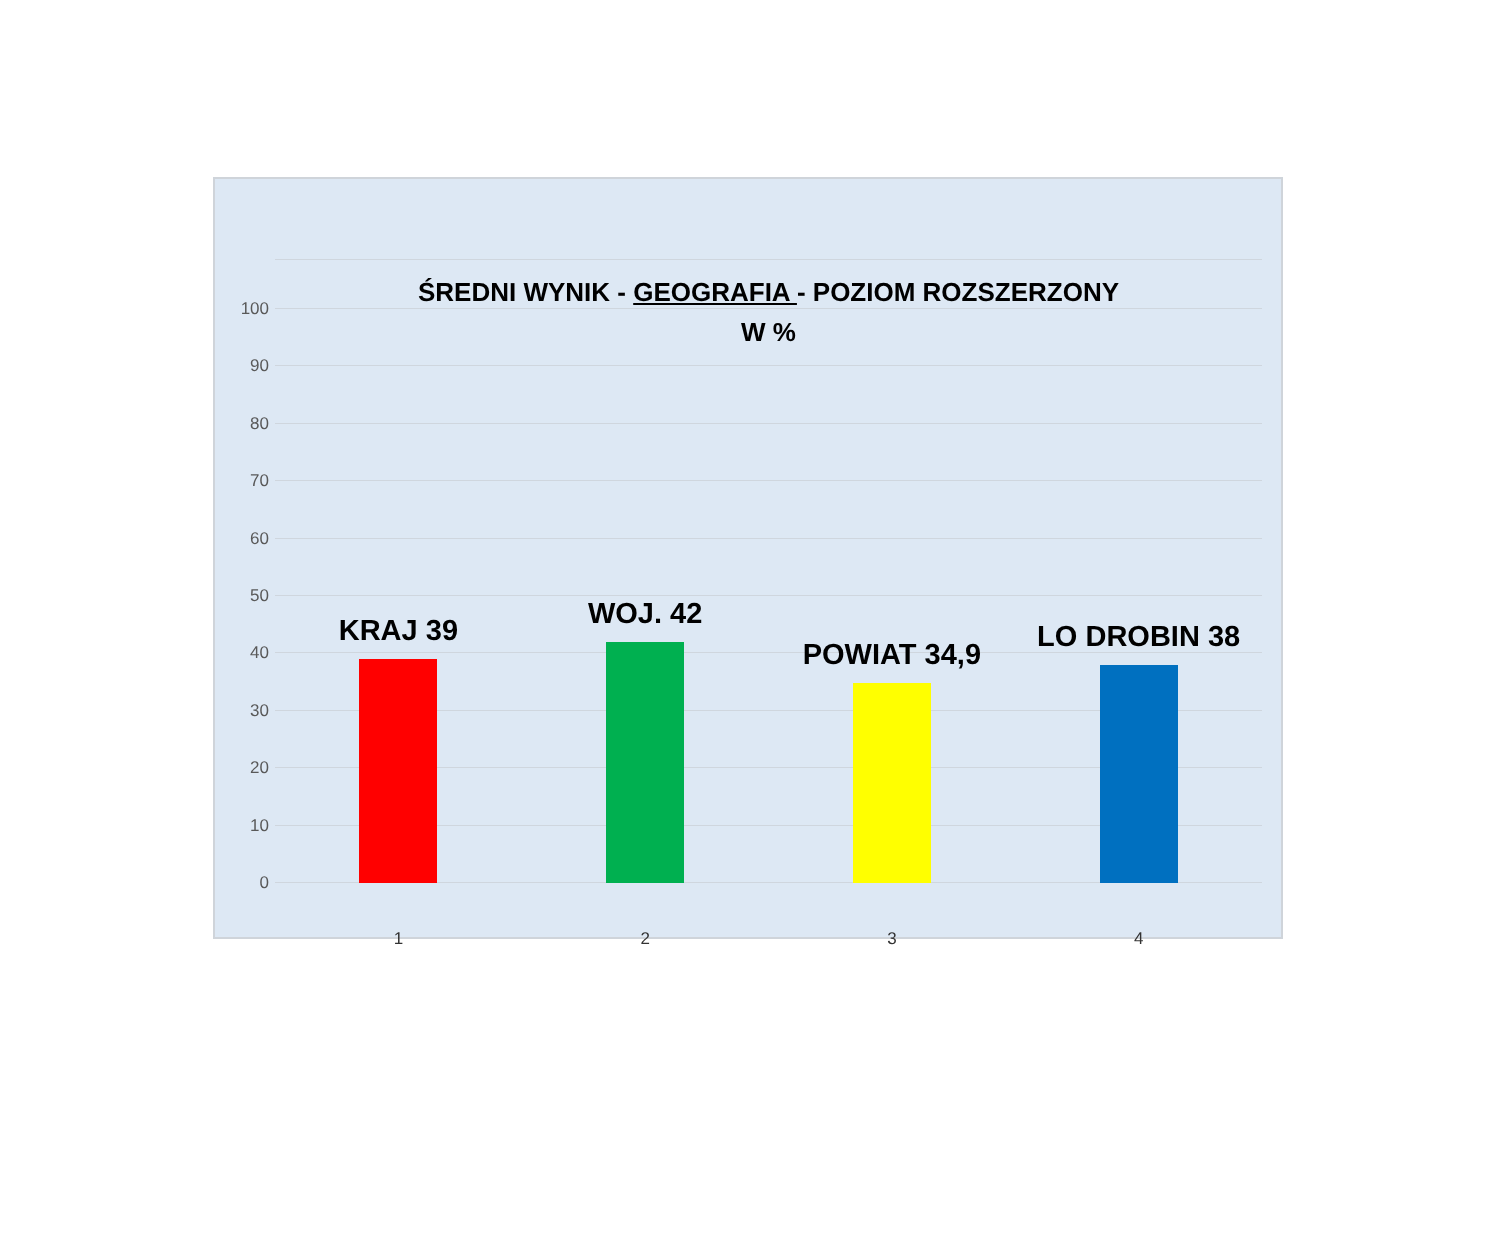100
90
80
70
60
50
40
30
20
10
0
ŚREDNI WYNIK - GEOGRAFIA - POZIOM ROZSZERZONY
W %
KRAJ 39
WOJ. 42
POWIAT 34,9
LO DROBIN 38
1 2 3 4